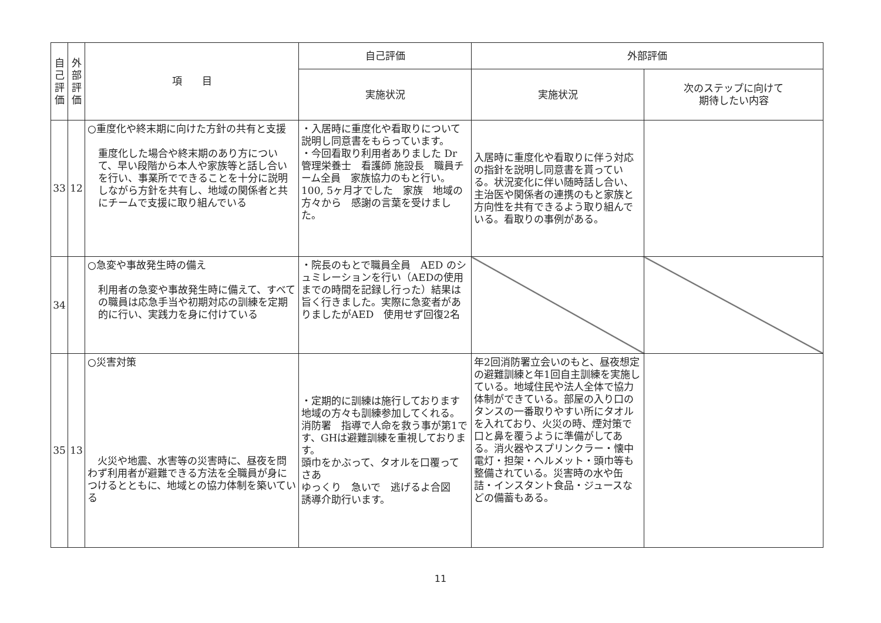| 自 己 評 価 | 外 部 評 価 | 項 目 | 自己評価 | 外部評価 | |
| --- | --- | --- | --- | --- | --- |
| | | | 実施状況 | 実施状況 | 次のステップに向けて 期待したい内容 |
| 33 | 12 | ○重度化や終末期に向けた方針の共有と支援 重度化した場合や終末期のあり方について、早い段階から本人や家族等と話し合いを行い、事業所でできることを十分に説明しながら方針を共有し、地域の関係者と共にチームで支援に取り組んでいる | ・入居時に重度化や看取りについて説明し同意書をもらっています。 ・今回看取り利用者ありました Dr 管理栄養士 看護師 施設長 職員チーム全員 家族協力のもと行い。 100, 5ヶ月才でした 家族 地域の方々から 感謝の言葉を受けました。 | 入居時に重度化や看取りに伴う対応の指針を説明し同意書を貰っている。状況変化に伴い随時話し合い、主治医や関係者の連携のもと家族と方向性を共有できるよう取り組んでいる。看取りの事例がある。 | |
| 34 | | ○急変や事故発生時の備え 利用者の急変や事故発生時に備えて、すべての職員は応急手当や初期対応の訓練を定期的に行い、実践力を身に付けている | ・院長のもとで職員全員 AED のシュミレーションを行い（AEDの使用までの時間を記録し行った）結果は旨く行きました。実際に急変者がありましたがAED 使用せず回復2名 | | |
| 35 | 13 | ○災害対策 火災や地震、水害等の災害時に、昼夜を問わず利用者が避難できる方法を全職員が身につけるとともに、地域との協力体制を築いている | ・定期的に訓練は施行しております 地域の方々も訓練参加してくれる。 消防署 指導で人命を救う事が第1です、GHは避難訓練を重視しております。 頭巾をかぶって、タオルを口覆って さあ ゆっくり 急いで 逃げるよ合図 誘導介助行います。 | 年2回消防署立会いのもと、昼夜想定の避難訓練と年1回自主訓練を実施している。地域住民や法人全体で協力体制ができている。部屋の入り口のタンスの一番取りやすい所にタオルを入れており、火災の時、煙対策で口と鼻を覆うように準備がしてある。消火器やスプリンクラー・懐中電灯・担架・ヘルメット・頭巾等も整備されている。災害時の水や缶詰・インスタント食品・ジュースなどの備蓄もある。 | |
11